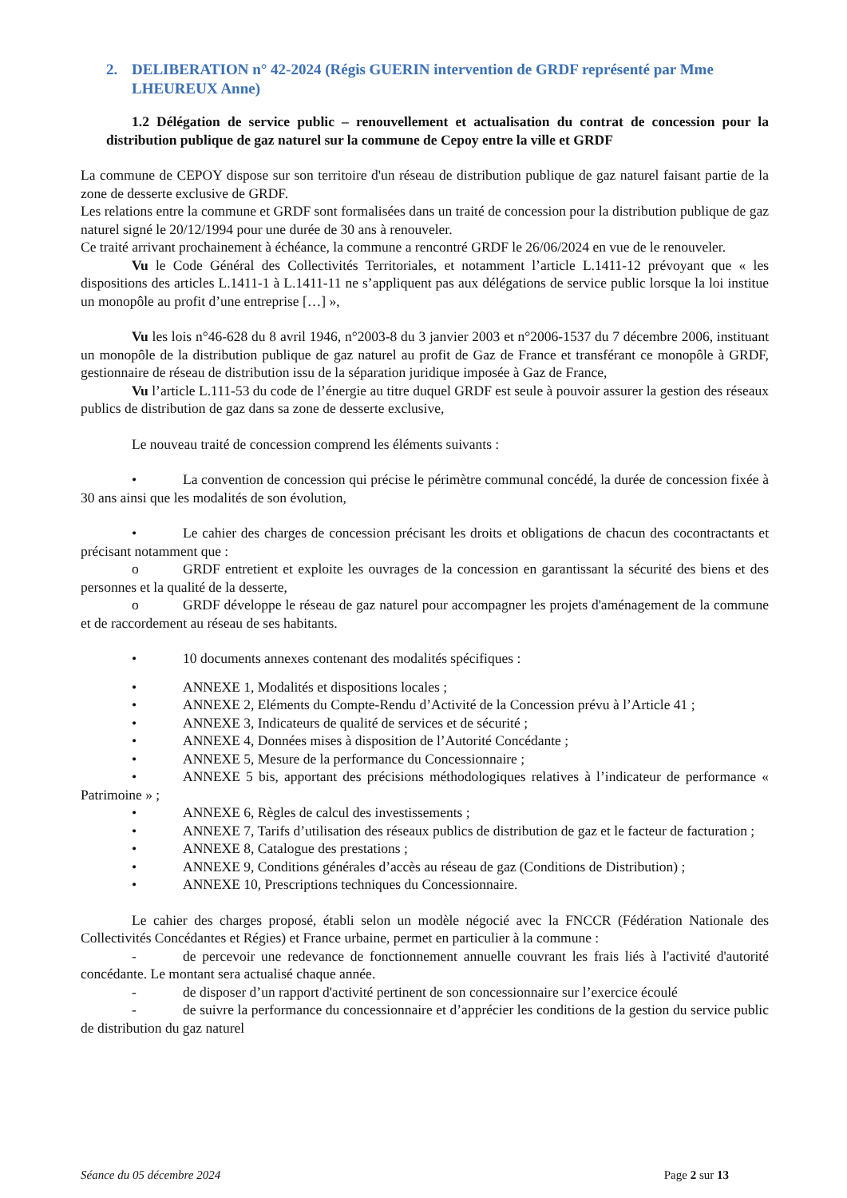2. DELIBERATION n° 42-2024 (Régis GUERIN intervention de GRDF représenté par Mme LHEUREUX Anne)
1.2 Délégation de service public – renouvellement et actualisation du contrat de concession pour la distribution publique de gaz naturel sur la commune de Cepoy entre la ville et GRDF
La commune de CEPOY dispose sur son territoire d'un réseau de distribution publique de gaz naturel faisant partie de la zone de desserte exclusive de GRDF.
Les relations entre la commune et GRDF sont formalisées dans un traité de concession pour la distribution publique de gaz naturel signé le 20/12/1994 pour une durée de 30 ans à renouveler.
Ce traité arrivant prochainement à échéance, la commune a rencontré GRDF le 26/06/2024 en vue de le renouveler.
Vu le Code Général des Collectivités Territoriales, et notamment l’article L.1411-12 prévoyant que « les dispositions des articles L.1411-1 à L.1411-11 ne s’appliquent pas aux délégations de service public lorsque la loi institue un monopôle au profit d’une entreprise […] »,
Vu les lois n°46-628 du 8 avril 1946, n°2003-8 du 3 janvier 2003 et n°2006-1537 du 7 décembre 2006, instituant un monopôle de la distribution publique de gaz naturel au profit de Gaz de France et transférant ce monopôle à GRDF, gestionnaire de réseau de distribution issu de la séparation juridique imposée à Gaz de France,
Vu l’article L.111-53 du code de l’énergie au titre duquel GRDF est seule à pouvoir assurer la gestion des réseaux publics de distribution de gaz dans sa zone de desserte exclusive,
Le nouveau traité de concession comprend les éléments suivants :
• La convention de concession qui précise le périmètre communal concédé, la durée de concession fixée à 30 ans ainsi que les modalités de son évolution,
• Le cahier des charges de concession précisant les droits et obligations de chacun des cocontractants et précisant notamment que :
o GRDF entretient et exploite les ouvrages de la concession en garantissant la sécurité des biens et des personnes et la qualité de la desserte,
o GRDF développe le réseau de gaz naturel pour accompagner les projets d'aménagement de la commune et de raccordement au réseau de ses habitants.
• 10 documents annexes contenant des modalités spécifiques :
• ANNEXE 1, Modalités et dispositions locales ;
• ANNEXE 2, Eléments du Compte-Rendu d’Activité de la Concession prévu à l’Article 41 ;
• ANNEXE 3, Indicateurs de qualité de services et de sécurité ;
• ANNEXE 4, Données mises à disposition de l’Autorité Concédante ;
• ANNEXE 5, Mesure de la performance du Concessionnaire ;
• ANNEXE 5 bis, apportant des précisions méthodologiques relatives à l’indicateur de performance « Patrimoine » ;
• ANNEXE 6, Règles de calcul des investissements ;
• ANNEXE 7, Tarifs d’utilisation des réseaux publics de distribution de gaz et le facteur de facturation ;
• ANNEXE 8, Catalogue des prestations ;
• ANNEXE 9, Conditions générales d’accès au réseau de gaz (Conditions de Distribution) ;
• ANNEXE 10, Prescriptions techniques du Concessionnaire.
Le cahier des charges proposé, établi selon un modèle négocié avec la FNCCR (Fédération Nationale des Collectivités Concédantes et Régies) et France urbaine, permet en particulier à la commune :
- de percevoir une redevance de fonctionnement annuelle couvrant les frais liés à l'activité d'autorité concédante. Le montant sera actualisé chaque année.
- de disposer d’un rapport d'activité pertinent de son concessionnaire sur l’exercice écoulé
- de suivre la performance du concessionnaire et d’apprécier les conditions de la gestion du service public de distribution du gaz naturel
Séance du 05 décembre 2024 Page 2 sur 13